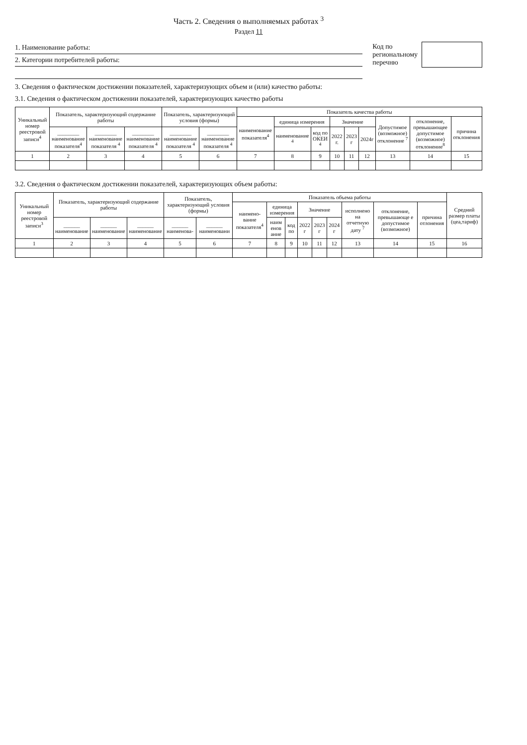Часть 2. Сведения о выполняемых работах <sup>3</sup>
Раздел 11
1. Наименование работы:
2. Категории потребителей работы:
Код по
региональному
перечню
3. Сведения о фактическом достижении показателей, характеризующих объем и (или) качество работы:
3.1. Сведения о фактическом достижении показателей, характеризующих качество работы
| Уникальный номер реестровой записи<sup>4</sup> | Показатель, характеризующий содержание работы | | | Показатель, характеризующий условия (формы) | | Показатель качества работы | | | | | | | | |
| --- | --- | --- | --- | --- | --- | --- | --- | --- | --- | --- | --- | --- | --- | --- |
| | | | | | | наименование показателя<sup>4</sup> | единица измерения | | Значение | | | Допустимое (возможное) отклонение <sup>7</sup> | отклонение, превышающее допустимое (возможное) отклонение<sup>8</sup> | причина отклонения |
| | ________ наименование показателя<sup>4</sup> | ________ наименование показателя <sup>4</sup> | ________ наименование показателя <sup>4</sup> | ________ наименование показателя <sup>4</sup> | ________ наименование показателя <sup>4</sup> | | наименование <sup>4</sup> | код по ОКЕИ <sup>4</sup> | 2022 г. | 2023 г | 2024г | | | |
| 1 | 2 | 3 | 4 | 5 | 6 | 7 | 8 | 9 | 10 | 11 | 12 | 13 | 14 | 15 |
3.2. Сведения о фактическом достижении показателей, характеризующих объем работы:
| Уникальный номер реестровой записи<sup>3</sup> | Показатель, характеризующий содержание работы | | | Показатель, характеризующий условия (формы) | | Показатель объема работы | | | | | | | | | Средний размер платы (цеа,тариф) |
| --- | --- | --- | --- | --- | --- | --- | --- | --- | --- | --- | --- | --- | --- | --- | --- |
| | | | | | | наимено-вание показателя<sup>4</sup> | единица измерения | | Значение | | | исполнено на отчетную дату <sup>7</sup> | отклонение, превышающе е допустимое (возможное) | причина отлонения | |
| | ______ наименование | ______ наименование | ______ наименование | ______ наименова- | ______ наименовани | | наим енов ание | код по | 2022 г | 2023 г | 2024 г | | | | |
| 1 | 2 | 3 | 4 | 5 | 6 | 7 | 8 | 9 | 10 | 11 | 12 | 13 | 14 | 15 | 16 |